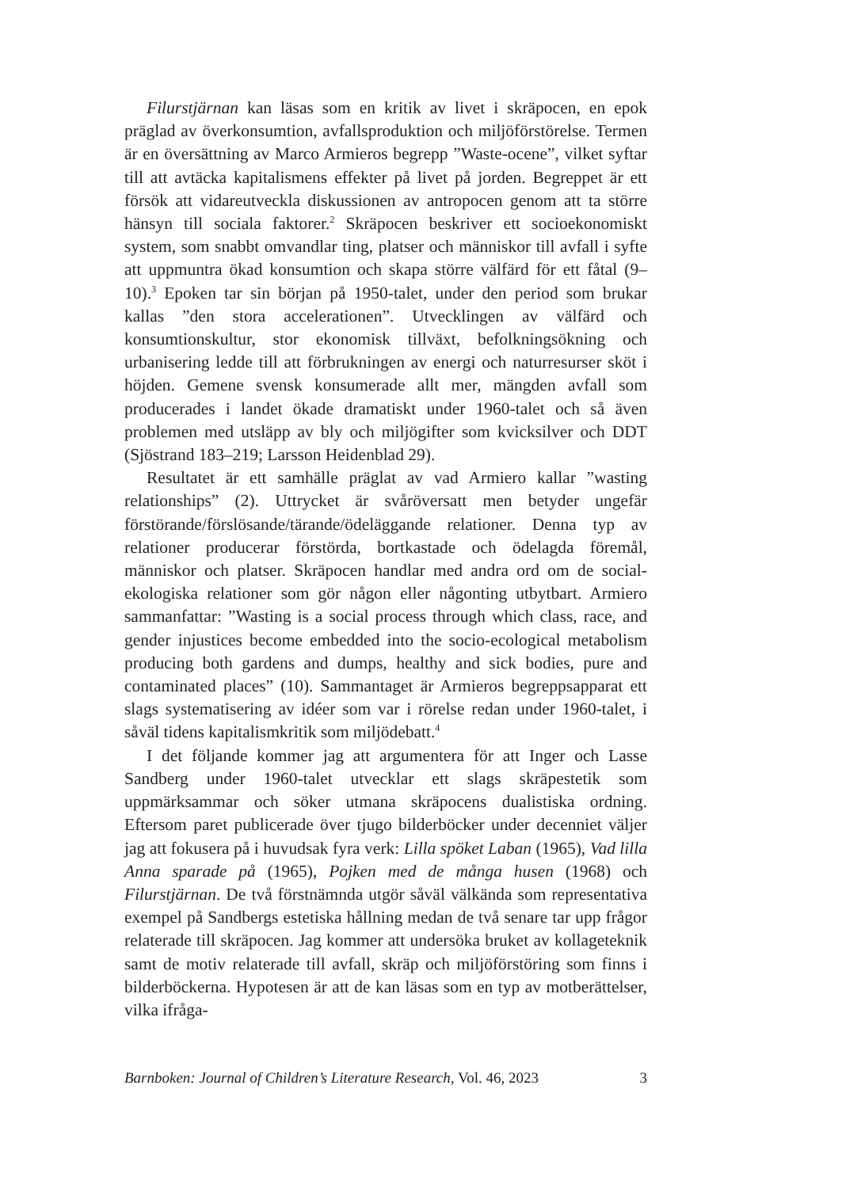Filurstjärnan kan läsas som en kritik av livet i skräpocen, en epok präglad av överkonsumtion, avfallsproduktion och miljöförstörelse. Termen är en översättning av Marco Armieros begrepp ”Waste-ocene”, vilket syftar till att avtäcka kapitalismens effekter på livet på jorden. Begreppet är ett försök att vidareutveckla diskussionen av antropocen genom att ta större hänsyn till sociala faktorer.<sup>2</sup> Skräpocen beskriver ett socioekonomiskt system, som snabbt omvandlar ting, platser och människor till avfall i syfte att uppmuntra ökad konsumtion och skapa större välfärd för ett fåtal (9–10).<sup>3</sup> Epoken tar sin början på 1950-talet, under den period som brukar kallas ”den stora accelerationen”. Utvecklingen av välfärd och konsumtionskultur, stor ekonomisk tillväxt, befolkningsökning och urbanisering ledde till att förbrukningen av energi och naturresurser sköt i höjden. Gemene svensk konsumerade allt mer, mängden avfall som producerades i landet ökade dramatiskt under 1960-talet och så även problemen med utsläpp av bly och miljögifter som kvicksilver och DDT (Sjöstrand 183–219; Larsson Heidenblad 29).
Resultatet är ett samhälle präglat av vad Armiero kallar ”wasting relationships” (2). Uttrycket är svåröversatt men betyder ungefär förstörande/förslösande/tärande/ödeläggande relationer. Denna typ av relationer producerar förstörda, bortkastade och ödelagda föremål, människor och platser. Skräpocen handlar med andra ord om de social-ekologiska relationer som gör någon eller någonting utbytbart. Armiero sammanfattar: ”Wasting is a social process through which class, race, and gender injustices become embedded into the socio-ecological metabolism producing both gardens and dumps, healthy and sick bodies, pure and contaminated places” (10). Sammantaget är Armieros begreppsapparat ett slags systematisering av idéer som var i rörelse redan under 1960-talet, i såväl tidens kapitalismkritik som miljödebatt.<sup>4</sup>
I det följande kommer jag att argumentera för att Inger och Lasse Sandberg under 1960-talet utvecklar ett slags skräpestetik som uppmärksammar och söker utmana skräpocens dualistiska ordning. Eftersom paret publicerade över tjugo bilderböcker under decenniet väljer jag att fokusera på i huvudsak fyra verk: Lilla spöket Laban (1965), Vad lilla Anna sparade på (1965), Pojken med de många husen (1968) och Filurstjärnan. De två förstnämnda utgör såväl välkända som representativa exempel på Sandbergs estetiska hållning medan de två senare tar upp frågor relaterade till skräpocen. Jag kommer att undersöka bruket av kollageteknik samt de motiv relaterade till avfall, skräp och miljöförstöring som finns i bilderböckerna. Hypotesen är att de kan läsas som en typ av motberättelser, vilka ifråga-
Barnboken: Journal of Children’s Literature Research, Vol. 46, 2023 3